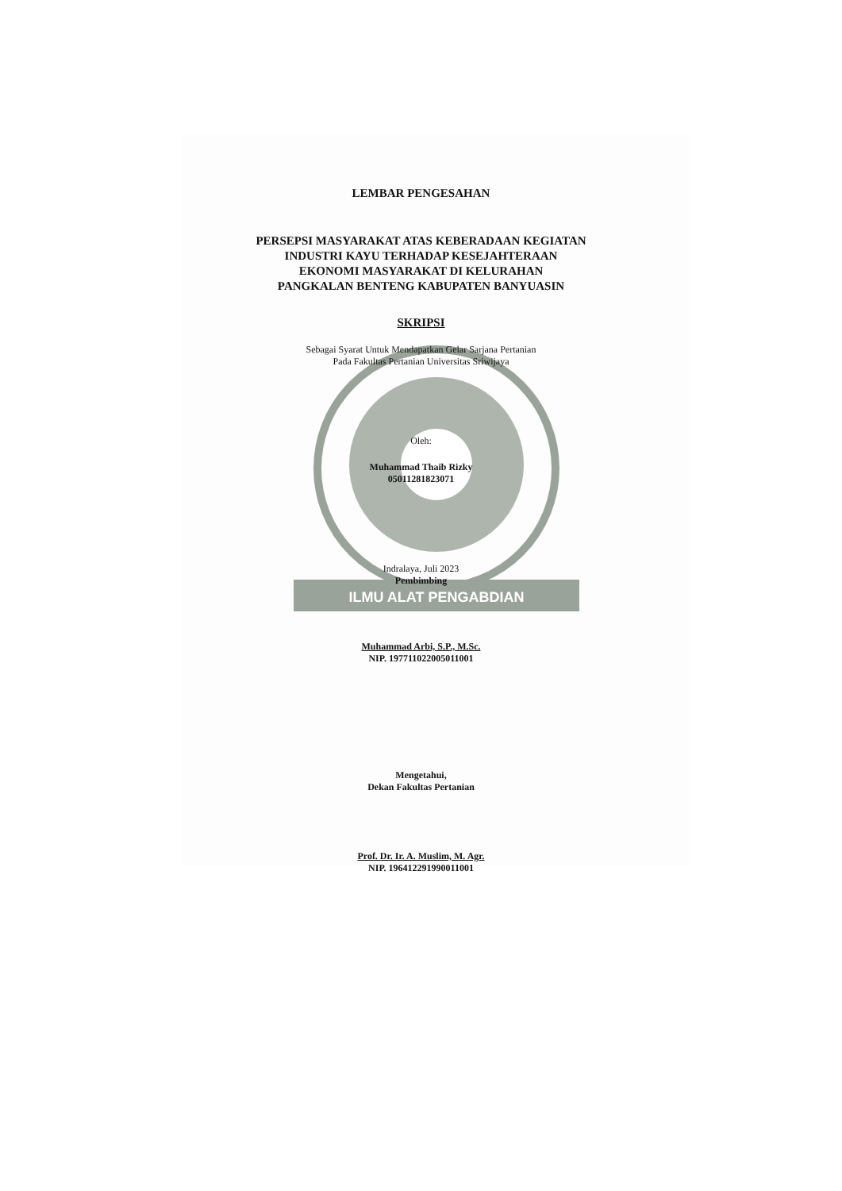ILMU ALAT PENGABDIAN
LEMBAR PENGESAHAN
PERSEPSI MASYARAKAT ATAS KEBERADAAN KEGIATAN
INDUSTRI KAYU TERHADAP KESEJAHTERAAN
EKONOMI MASYARAKAT DI KELURAHAN
PANGKALAN BENTENG KABUPATEN BANYUASIN
SKRIPSI
Sebagai Syarat Untuk Mendapatkan Gelar Sarjana Pertanian
Pada Fakultas Pertanian Universitas Sriwijaya
Oleh:
Muhammad Thaib Rizky
05011281823071
Indralaya, Juli 2023
Pembimbing
Muhammad Arbi, S.P., M.Sc.
NIP. 197711022005011001
Mengetahui,
Dekan Fakultas Pertanian
Prof. Dr. Ir. A. Muslim, M. Agr.
NIP. 196412291990011001